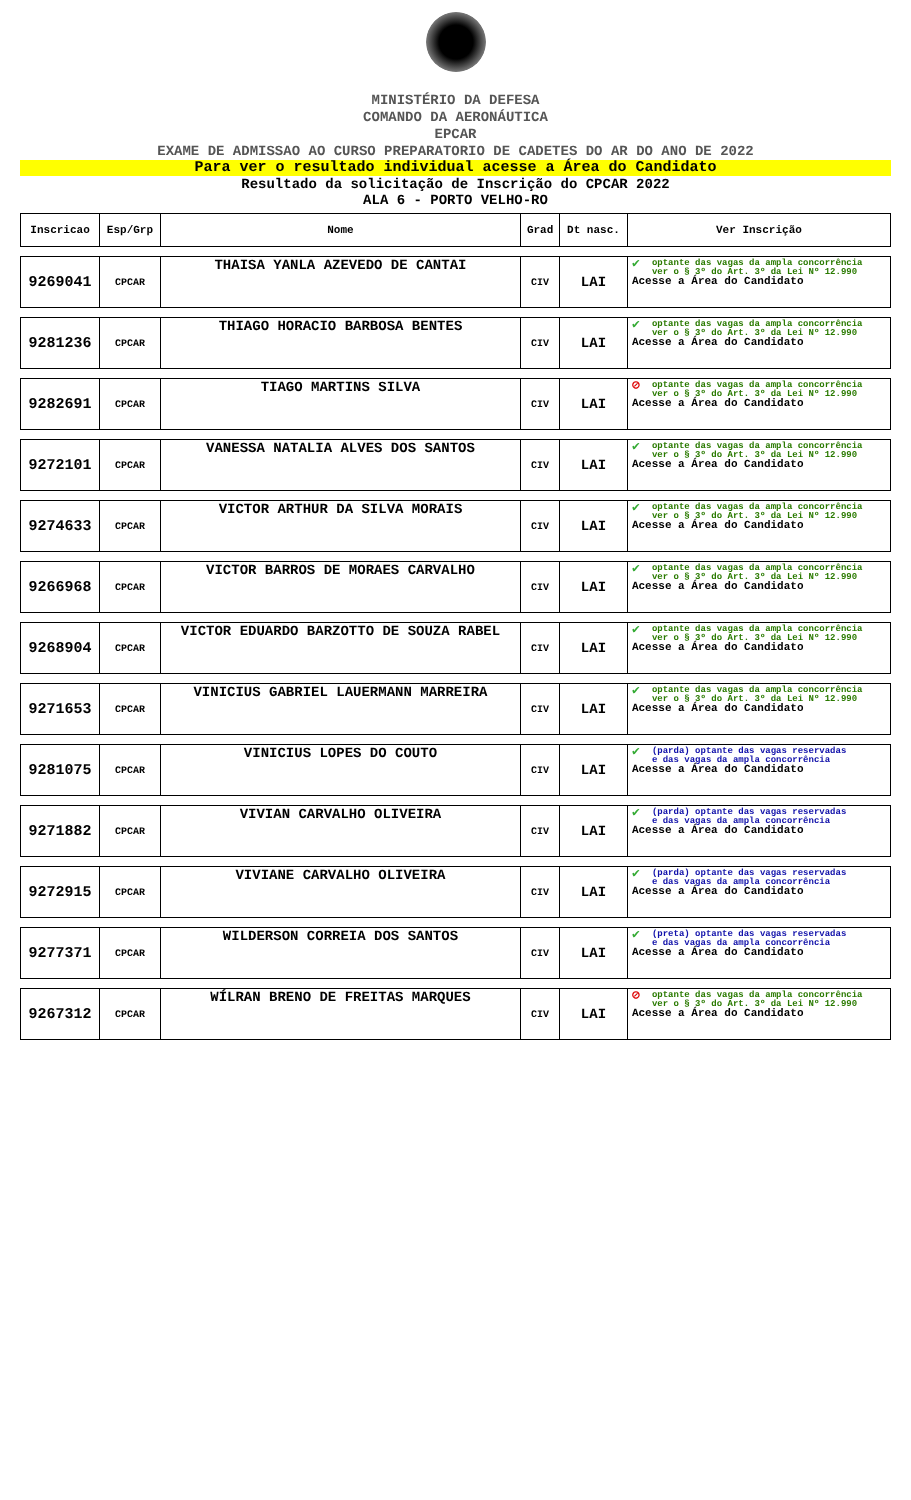MINISTÉRIO DA DEFESA
COMANDO DA AERONÁUTICA
EPCAR
EXAME DE ADMISSAO AO CURSO PREPARATORIO DE CADETES DO AR DO ANO DE 2022
Para ver o resultado individual acesse a Área do Candidato
Resultado da solicitação de Inscrição do CPCAR 2022
ALA 6 - PORTO VELHO-RO
| Inscricao | Esp/Grp | Nome | Grad | Dt nasc. | Ver Inscrição |
| --- | --- | --- | --- | --- | --- |
| 9269041 | CPCAR | THAISA YANLA AZEVEDO DE CANTAI | CIV | LAI | ✔ optante das vagas da ampla concorrência ver o § 3º do Art. 3º da Lei Nº 12.990 Acesse a Área do Candidato |
| 9281236 | CPCAR | THIAGO HORACIO BARBOSA BENTES | CIV | LAI | ✔ optante das vagas da ampla concorrência ver o § 3º do Art. 3º da Lei Nº 12.990 Acesse a Área do Candidato |
| 9282691 | CPCAR | TIAGO MARTINS SILVA | CIV | LAI | ⊘ optante das vagas da ampla concorrência ver o § 3º do Art. 3º da Lei Nº 12.990 Acesse a Área do Candidato |
| 9272101 | CPCAR | VANESSA NATALIA ALVES DOS SANTOS | CIV | LAI | ✔ optante das vagas da ampla concorrência ver o § 3º do Art. 3º da Lei Nº 12.990 Acesse a Área do Candidato |
| 9274633 | CPCAR | VICTOR ARTHUR DA SILVA MORAIS | CIV | LAI | ✔ optante das vagas da ampla concorrência ver o § 3º do Art. 3º da Lei Nº 12.990 Acesse a Área do Candidato |
| 9266968 | CPCAR | VICTOR BARROS DE MORAES CARVALHO | CIV | LAI | ✔ optante das vagas da ampla concorrência ver o § 3º do Art. 3º da Lei Nº 12.990 Acesse a Área do Candidato |
| 9268904 | CPCAR | VICTOR EDUARDO BARZOTTO DE SOUZA RABEL | CIV | LAI | ✔ optante das vagas da ampla concorrência ver o § 3º do Art. 3º da Lei Nº 12.990 Acesse a Área do Candidato |
| 9271653 | CPCAR | VINICIUS GABRIEL LAUERMANN MARREIRA | CIV | LAI | ✔ optante das vagas da ampla concorrência ver o § 3º do Art. 3º da Lei Nº 12.990 Acesse a Área do Candidato |
| 9281075 | CPCAR | VINICIUS LOPES DO COUTO | CIV | LAI | ✔ (parda) optante das vagas reservadas e das vagas da ampla concorrência Acesse a Área do Candidato |
| 9271882 | CPCAR | VIVIAN CARVALHO OLIVEIRA | CIV | LAI | ✔ (parda) optante das vagas reservadas e das vagas da ampla concorrência Acesse a Área do Candidato |
| 9272915 | CPCAR | VIVIANE CARVALHO OLIVEIRA | CIV | LAI | ✔ (parda) optante das vagas reservadas e das vagas da ampla concorrência Acesse a Área do Candidato |
| 9277371 | CPCAR | WILDERSON CORREIA DOS SANTOS | CIV | LAI | ✔ (preta) optante das vagas reservadas e das vagas da ampla concorrência Acesse a Área do Candidato |
| 9267312 | CPCAR | WÍLRAN BRENO DE FREITAS MARQUES | CIV | LAI | ⊘ optante das vagas da ampla concorrência ver o § 3º do Art. 3º da Lei Nº 12.990 Acesse a Área do Candidato |